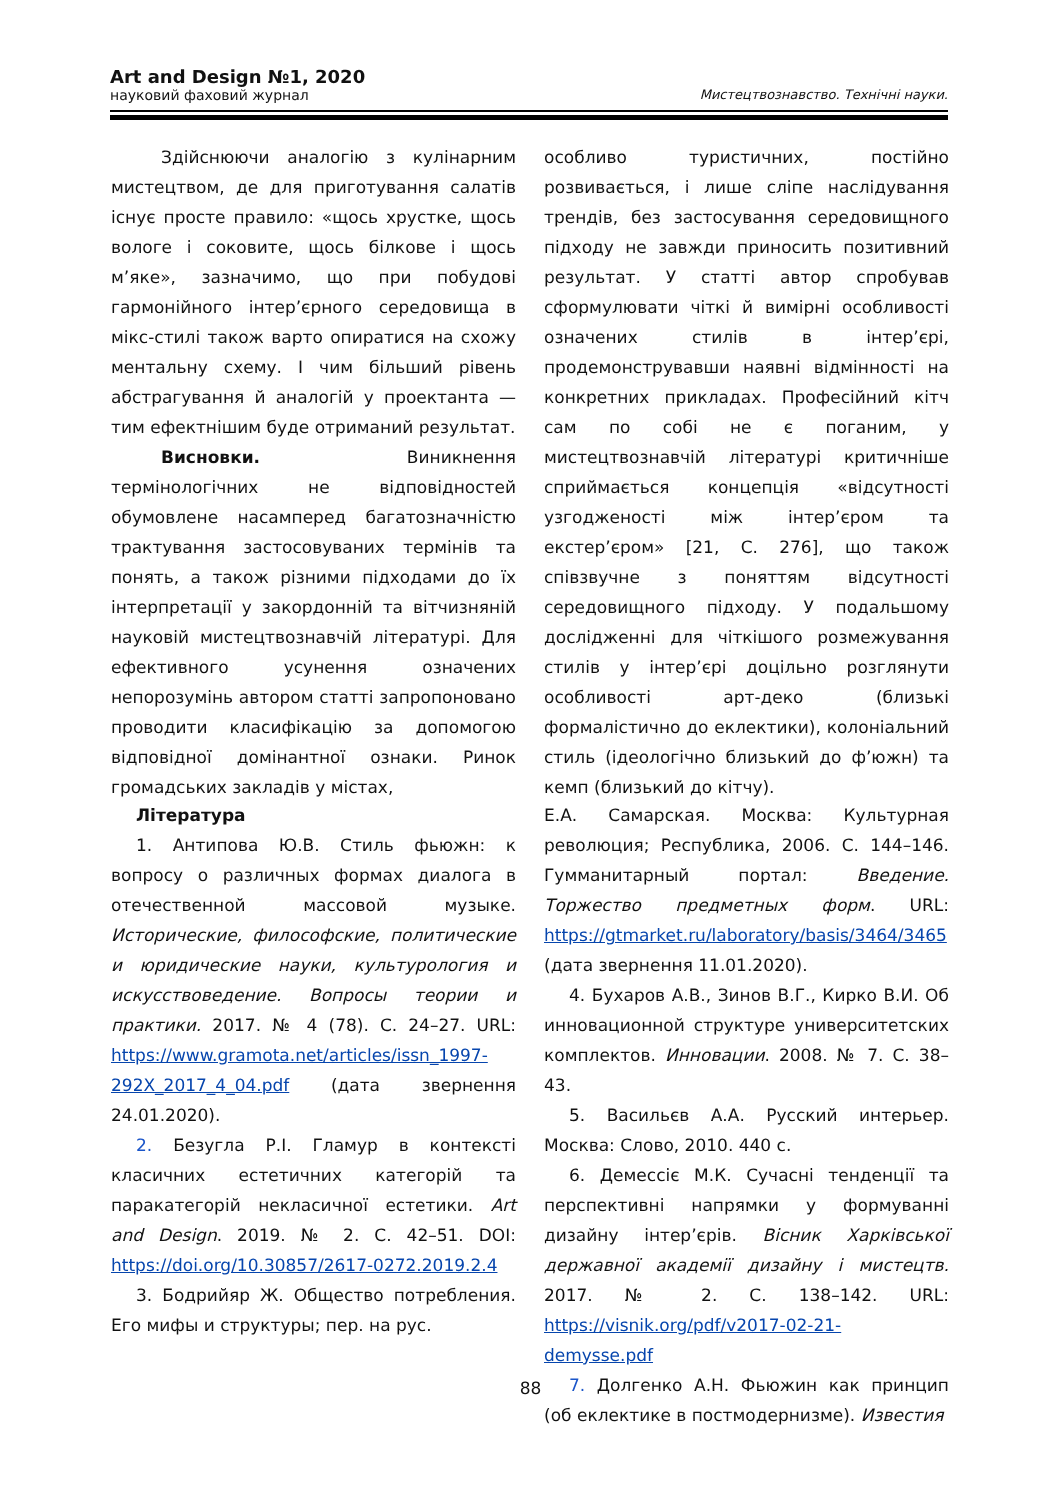Art and Design №1, 2020
науковий фаховий журнал Мистецтвознавство. Технічні науки.
Здійснюючи аналогію з кулінарним мистецтвом, де для приготування салатів існує просте правило: «щось хрустке, щось вологе і соковите, щось білкове і щось м’яке», зазначимо, що при побудові гармонійного інтер’єрного середовища в мікс-стилі також варто опиратися на схожу ментальну схему. І чим більший рівень абстрагування й аналогій у проектанта — тим ефектнішим буде отриманий результат.
Висновки. Виникнення термінологічних не відповідностей обумовлене насамперед багатозначністю трактування застосовуваних термінів та понять, а також різними підходами до їх інтерпретації у закордонній та вітчизняній науковій мистецтвознавчій літературі. Для ефективного усунення означених непорозумінь автором статті запропоновано проводити класифікацію за допомогою відповідної домінантної ознаки. Ринок громадських закладів у містах,
особливо туристичних, постійно розвивається, і лише сліпе наслідування трендів, без застосування середовищного підходу не завжди приносить позитивний результат. У статті автор спробував сформулювати чіткі й вимірні особливості означених стилів в інтер’єрі, продемонструвавши наявні відмінності на конкретних прикладах. Професійний кітч сам по собі не є поганим, у мистецтвознавчій літературі критичніше сприймається концепція «відсутності узгодженості між інтер’єром та екстер’єром» [21, С. 276], що також співзвучне з поняттям відсутності середовищного підходу. У подальшому дослідженні для чіткішого розмежування стилів у інтер’єрі доцільно розглянути особливості арт-деко (близькі формалістично до еклектики), колоніальний стиль (ідеологічно близький до ф’южн) та кемп (близький до кітчу).
Література
1. Антипова Ю.В. Стиль фьюжн: к вопросу о различных формах диалога в отечественной массовой музыке. Исторические, философские, политические и юридические науки, культурология и искусствоведение. Вопросы теории и практики. 2017. № 4 (78). С. 24–27. URL: https://www.gramota.net/articles/issn_1997-292X_2017_4_04.pdf (дата звернення 24.01.2020).
2. Безугла Р.І. Гламур в контексті класичних естетичних категорій та паракатегорій некласичної естетики. Art and Design. 2019. № 2. С. 42–51. DOI: https://doi.org/10.30857/2617-0272.2019.2.4
3. Бодрийяр Ж. Общество потребления. Его мифы и структуры; пер. на рус.
Е.А. Самарская. Москва: Культурная революция; Республика, 2006. С. 144–146. Гумманитарный портал: Введение. Торжество предметных форм. URL: https://gtmarket.ru/laboratory/basis/3464/3465 (дата звернення 11.01.2020).
4. Бухаров А.В., Зинов В.Г., Кирко В.И. Об инновационной структуре университетских комплектов. Инновации. 2008. № 7. С. 38–43.
5. Васильєв А.А. Русский интерьер. Москва: Слово, 2010. 440 с.
6. Демессіє М.К. Сучасні тенденції та перспективні напрямки у формуванні дизайну інтер’єрів. Вісник Харківської державної академії дизайну і мистецтв. 2017. № 2. С. 138–142. URL: https://visnik.org/pdf/v2017-02-21-demysse.pdf
7. Долгенко А.Н. Фьюжин как принцип (об еклектике в постмодернизме). Известия
88